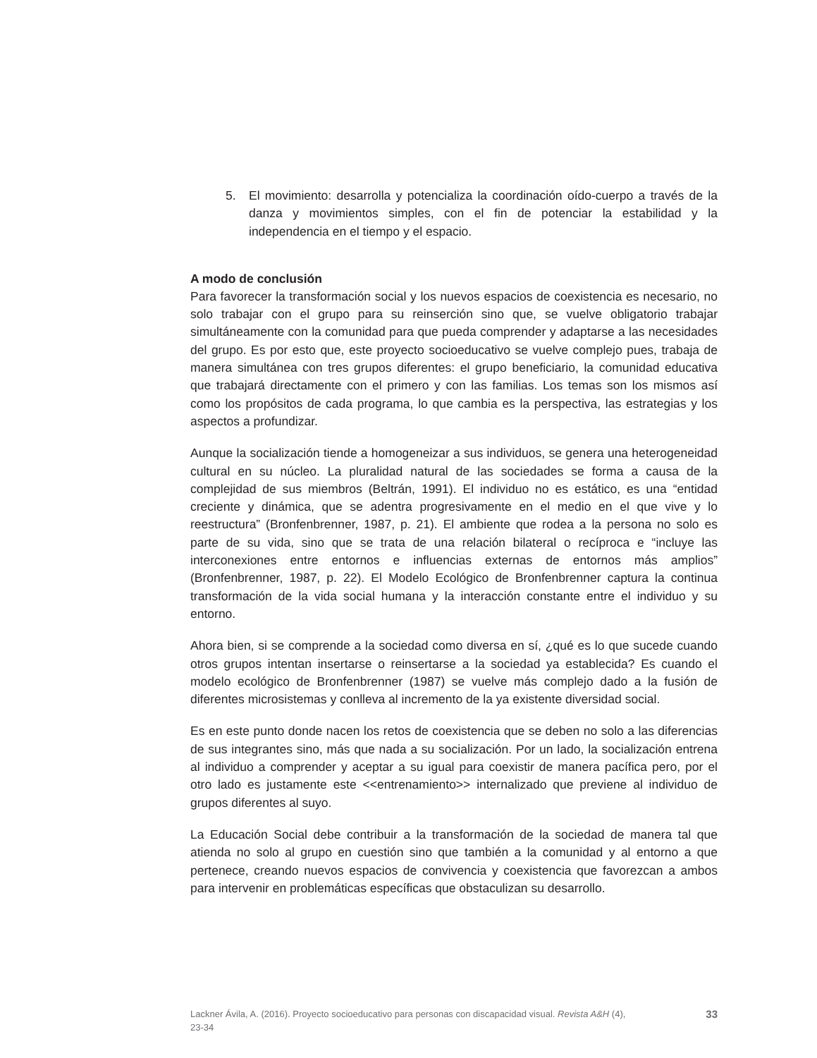5. El movimiento: desarrolla y potencializa la coordinación oído-cuerpo a través de la danza y movimientos simples, con el fin de potenciar la estabilidad y la independencia en el tiempo y el espacio.
A modo de conclusión
Para favorecer la transformación social y los nuevos espacios de coexistencia es necesario, no solo trabajar con el grupo para su reinserción sino que, se vuelve obligatorio trabajar simultáneamente con la comunidad para que pueda comprender y adaptarse a las necesidades del grupo. Es por esto que, este proyecto socioeducativo se vuelve complejo pues, trabaja de manera simultánea con tres grupos diferentes: el grupo beneficiario, la comunidad educativa que trabajará directamente con el primero y con las familias. Los temas son los mismos así como los propósitos de cada programa, lo que cambia es la perspectiva, las estrategias y los aspectos a profundizar.
Aunque la socialización tiende a homogeneizar a sus individuos, se genera una heterogeneidad cultural en su núcleo. La pluralidad natural de las sociedades se forma a causa de la complejidad de sus miembros (Beltrán, 1991). El individuo no es estático, es una “entidad creciente y dinámica, que se adentra progresivamente en el medio en el que vive y lo reestructura” (Bronfenbrenner, 1987, p. 21). El ambiente que rodea a la persona no solo es parte de su vida, sino que se trata de una relación bilateral o recíproca e “incluye las interconexiones entre entornos e influencias externas de entornos más amplios” (Bronfenbrenner, 1987, p. 22). El Modelo Ecológico de Bronfenbrenner captura la continua transformación de la vida social humana y la interacción constante entre el individuo y su entorno.
Ahora bien, si se comprende a la sociedad como diversa en sí, ¿qué es lo que sucede cuando otros grupos intentan insertarse o reinsertarse a la sociedad ya establecida? Es cuando el modelo ecológico de Bronfenbrenner (1987) se vuelve más complejo dado a la fusión de diferentes microsistemas y conlleva al incremento de la ya existente diversidad social.
Es en este punto donde nacen los retos de coexistencia que se deben no solo a las diferencias de sus integrantes sino, más que nada a su socialización. Por un lado, la socialización entrena al individuo a comprender y aceptar a su igual para coexistir de manera pacífica pero, por el otro lado es justamente este <<entrenamiento>> internalizado que previene al individuo de grupos diferentes al suyo.
La Educación Social debe contribuir a la transformación de la sociedad de manera tal que atienda no solo al grupo en cuestión sino que también a la comunidad y al entorno a que pertenece, creando nuevos espacios de convivencia y coexistencia que favorezcan a ambos para intervenir en problemáticas específicas que obstaculizan su desarrollo.
Lackner Ávila, A. (2016). Proyecto socioeducativo para personas con discapacidad visual. Revista A&H (4), 23-34 33